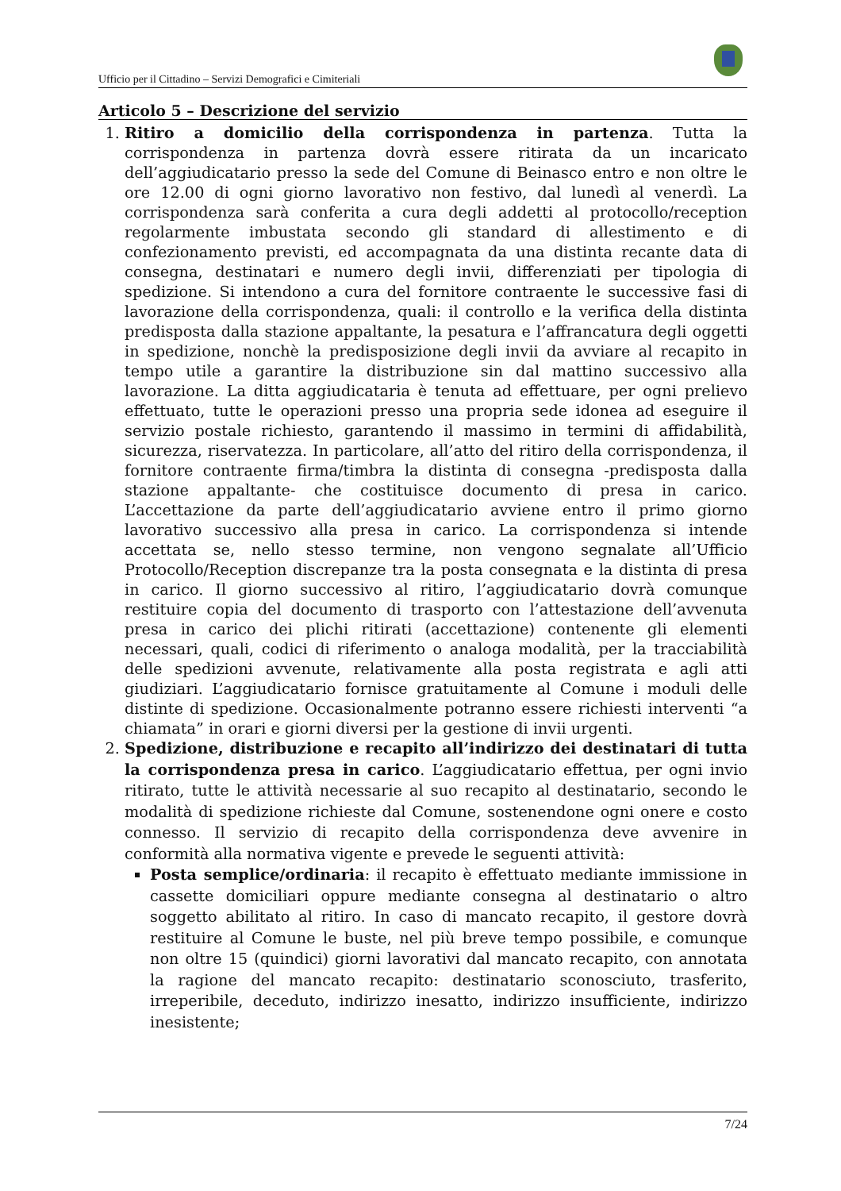Ufficio per il Cittadino – Servizi Demografici e Cimiteriali
Articolo 5 – Descrizione del servizio
1. Ritiro a domicilio della corrispondenza in partenza. Tutta la corrispondenza in partenza dovrà essere ritirata da un incaricato dell’aggiudicatario presso la sede del Comune di Beinasco entro e non oltre le ore 12.00 di ogni giorno lavorativo non festivo, dal lunedì al venerdì. La corrispondenza sarà conferita a cura degli addetti al protocollo/reception regolarmente imbustata secondo gli standard di allestimento e di confezionamento previsti, ed accompagnata da una distinta recante data di consegna, destinatari e numero degli invii, differenziati per tipologia di spedizione. Si intendono a cura del fornitore contraente le successive fasi di lavorazione della corrispondenza, quali: il controllo e la verifica della distinta predisposta dalla stazione appaltante, la pesatura e l’affrancatura degli oggetti in spedizione, nonchè la predisposizione degli invii da avviare al recapito in tempo utile a garantire la distribuzione sin dal mattino successivo alla lavorazione. La ditta aggiudicataria è tenuta ad effettuare, per ogni prelievo effettuato, tutte le operazioni presso una propria sede idonea ad eseguire il servizio postale richiesto, garantendo il massimo in termini di affidabilità, sicurezza, riservatezza. In particolare, all’atto del ritiro della corrispondenza, il fornitore contraente firma/timbra la distinta di consegna -predisposta dalla stazione appaltante- che costituisce documento di presa in carico. L’accettazione da parte dell’aggiudicatario avviene entro il primo giorno lavorativo successivo alla presa in carico. La corrispondenza si intende accettata se, nello stesso termine, non vengono segnalate all’Ufficio Protocollo/Reception discrepanze tra la posta consegnata e la distinta di presa in carico. Il giorno successivo al ritiro, l’aggiudicatario dovrà comunque restituire copia del documento di trasporto con l’attestazione dell’avvenuta presa in carico dei plichi ritirati (accettazione) contenente gli elementi necessari, quali, codici di riferimento o analoga modalità, per la tracciabilità delle spedizioni avvenute, relativamente alla posta registrata e agli atti giudiziari. L’aggiudicatario fornisce gratuitamente al Comune i moduli delle distinte di spedizione. Occasionalmente potranno essere richiesti interventi “a chiamata” in orari e giorni diversi per la gestione di invii urgenti.
2. Spedizione, distribuzione e recapito all’indirizzo dei destinatari di tutta la corrispondenza presa in carico. L’aggiudicatario effettua, per ogni invio ritirato, tutte le attività necessarie al suo recapito al destinatario, secondo le modalità di spedizione richieste dal Comune, sostenendone ogni onere e costo connesso. Il servizio di recapito della corrispondenza deve avvenire in conformità alla normativa vigente e prevede le seguenti attività:
Posta semplice/ordinaria: il recapito è effettuato mediante immissione in cassette domiciliari oppure mediante consegna al destinatario o altro soggetto abilitato al ritiro. In caso di mancato recapito, il gestore dovrà restituire al Comune le buste, nel più breve tempo possibile, e comunque non oltre 15 (quindici) giorni lavorativi dal mancato recapito, con annotata la ragione del mancato recapito: destinatario sconosciuto, trasferito, irreperibile, deceduto, indirizzo inesatto, indirizzo insufficiente, indirizzo inesistente;
7/24